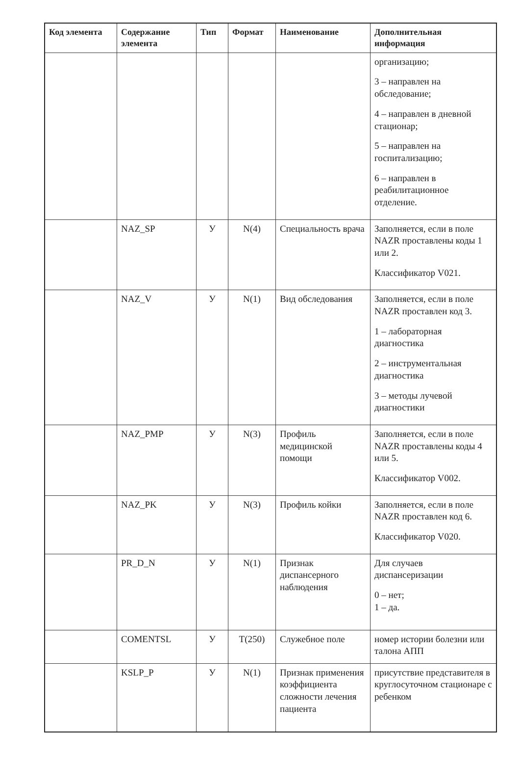| Код элемента | Содержание элемента | Тип | Формат | Наименование | Дополнительная информация |
| --- | --- | --- | --- | --- | --- |
| | | | | | организацию; 3 – направлен на обследование; 4 – направлен в дневной стационар; 5 – направлен на госпитализацию; 6 – направлен в реабилитационное отделение. |
| | NAZ_SP | У | N(4) | Специальность врача | Заполняется, если в поле NAZR проставлены коды 1 или 2. Классификатор V021. |
| | NAZ_V | У | N(1) | Вид обследования | Заполняется, если в поле NAZR проставлен код 3. 1 – лабораторная диагностика 2 – инструментальная диагностика 3 – методы лучевой диагностики |
| | NAZ_PMP | У | N(3) | Профиль медицинской помощи | Заполняется, если в поле NAZR проставлены коды 4 или 5. Классификатор V002. |
| | NAZ_PK | У | N(3) | Профиль койки | Заполняется, если в поле NAZR проставлен код 6. Классификатор V020. |
| | PR_D_N | У | N(1) | Признак диспансерного наблюдения | Для случаев диспансеризации 0 – нет; 1 – да. |
| | COMENTSL | У | T(250) | Служебное поле | номер истории болезни или талона АПП |
| | KSLP_P | У | N(1) | Признак применения коэффициента сложности лечения пациента | присутствие представителя в круглосуточном стационаре с ребенком |